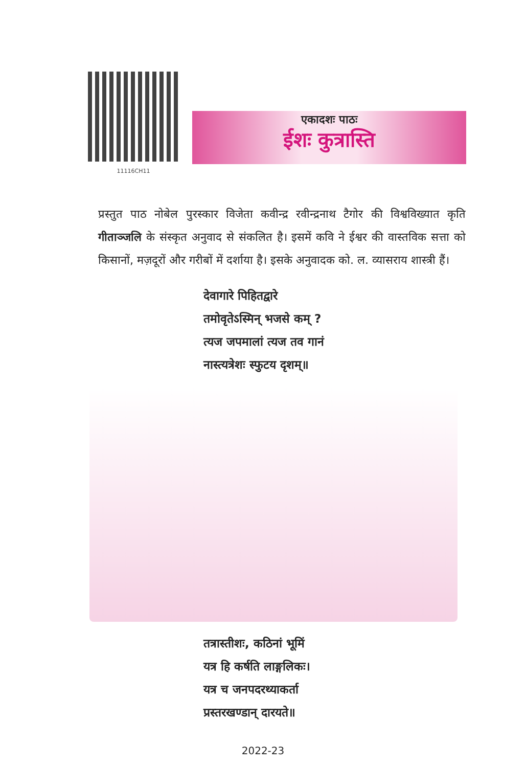11116CH11
एकादशः पाठः
ईशः कुत्रास्ति
प्रस्तुत पाठ नोबेल पुरस्कार विजेता कवीन्द्र रवीन्द्रनाथ टैगोर की विश्वविख्यात कृति गीताञ्जलि के संस्कृत अनुवाद से संकलित है। इसमें कवि ने ईश्वर की वास्तविक सत्ता को किसानों, मज़दूरों और गरीबों में दर्शाया है। इसके अनुवादक को. ल. व्यासराय शास्त्री हैं।
देवागारे पिहितद्वारे
तमोवृतेऽस्मिन् भजसे कम् ?
त्यज जपमालां त्यज तव गानं
नास्त्यत्रेशः स्फुटय दृशम्॥
तत्रास्तीशः, कठिनां भूमिं
यत्र हि कर्षति लाङ्गलिकः।
यत्र च जनपदरथ्याकर्ता
प्रस्तरखण्डान् दारयते॥
2022-23